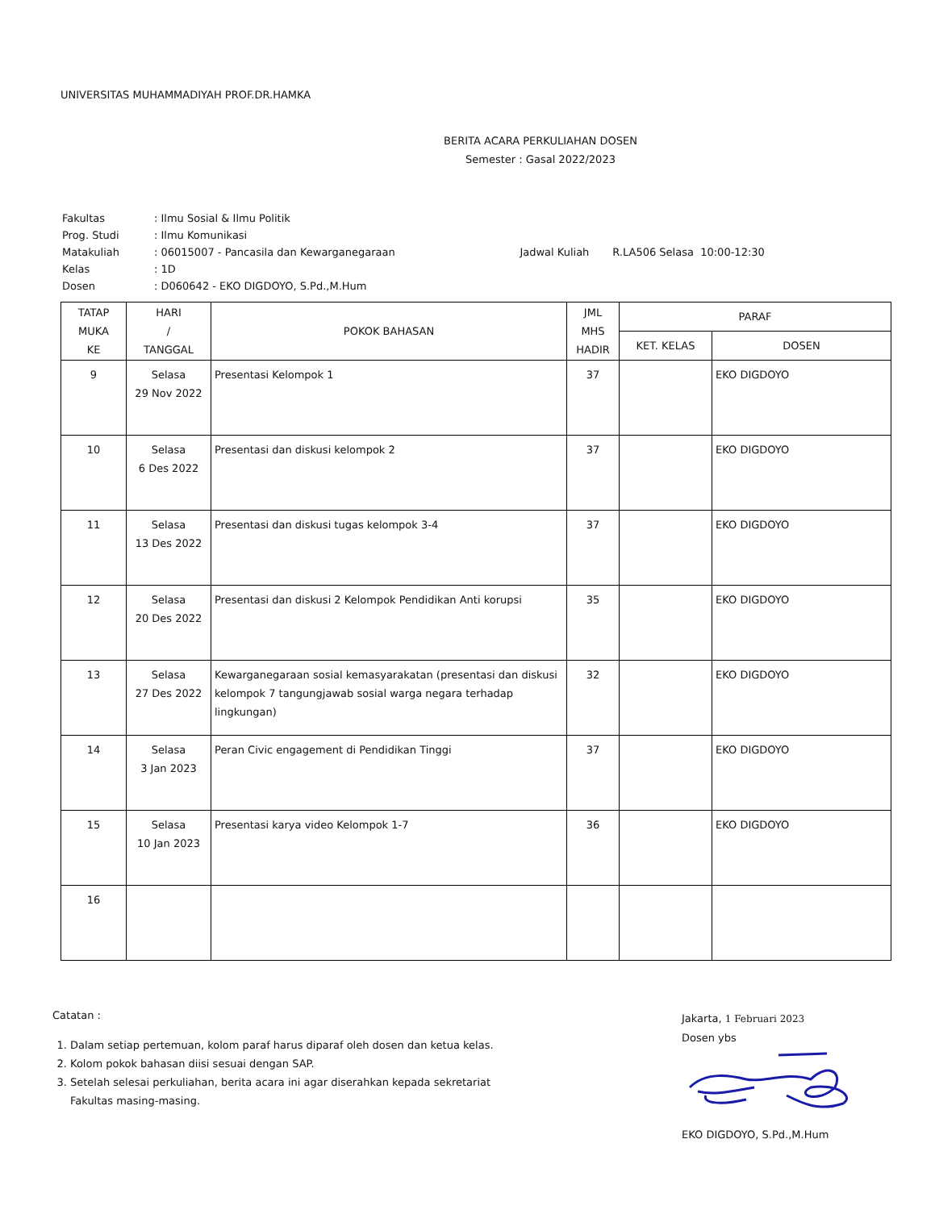UNIVERSITAS MUHAMMADIYAH PROF.DR.HAMKA
BERITA ACARA PERKULIAHAN DOSEN
Semester : Gasal 2022/2023
| Fakultas | : Ilmu Sosial & Ilmu Politik | |
| Prog. Studi | : Ilmu Komunikasi | |
| Matakuliah | : 06015007 - Pancasila dan Kewarganegaraan | Jadwal Kuliah R.LA506 Selasa 10:00-12:30 |
| Kelas | : 1D | |
| Dosen | : D060642 - EKO DIGDOYO, S.Pd.,M.Hum | |
| TATAP MUKA KE | HARI / TANGGAL | POKOK BAHASAN | JML MHS HADIR | PARAF | |
| --- | --- | --- | --- | --- | --- |
| | | | | KET. KELAS | DOSEN |
| 9 | Selasa 29 Nov 2022 | Presentasi Kelompok 1 | 37 | | EKO DIGDOYO |
| 10 | Selasa 6 Des 2022 | Presentasi dan diskusi kelompok 2 | 37 | | EKO DIGDOYO |
| 11 | Selasa 13 Des 2022 | Presentasi dan diskusi tugas kelompok 3-4 | 37 | | EKO DIGDOYO |
| 12 | Selasa 20 Des 2022 | Presentasi dan diskusi 2 Kelompok Pendidikan Anti korupsi | 35 | | EKO DIGDOYO |
| 13 | Selasa 27 Des 2022 | Kewarganegaraan sosial kemasyarakatan (presentasi dan diskusi kelompok 7 tangungjawab sosial warga negara terhadap lingkungan) | 32 | | EKO DIGDOYO |
| 14 | Selasa 3 Jan 2023 | Peran Civic engagement di Pendidikan Tinggi | 37 | | EKO DIGDOYO |
| 15 | Selasa 10 Jan 2023 | Presentasi karya video Kelompok 1-7 | 36 | | EKO DIGDOYO |
| 16 | | | | | |
Catatan :
1. Dalam setiap pertemuan, kolom paraf harus diparaf oleh dosen dan ketua kelas.
2. Kolom pokok bahasan diisi sesuai dengan SAP.
3. Setelah selesai perkuliahan, berita acara ini agar diserahkan kepada sekretariat Fakultas masing-masing.
Jakarta, 1 Februari 2023
Dosen ybs
EKO DIGDOYO, S.Pd.,M.Hum